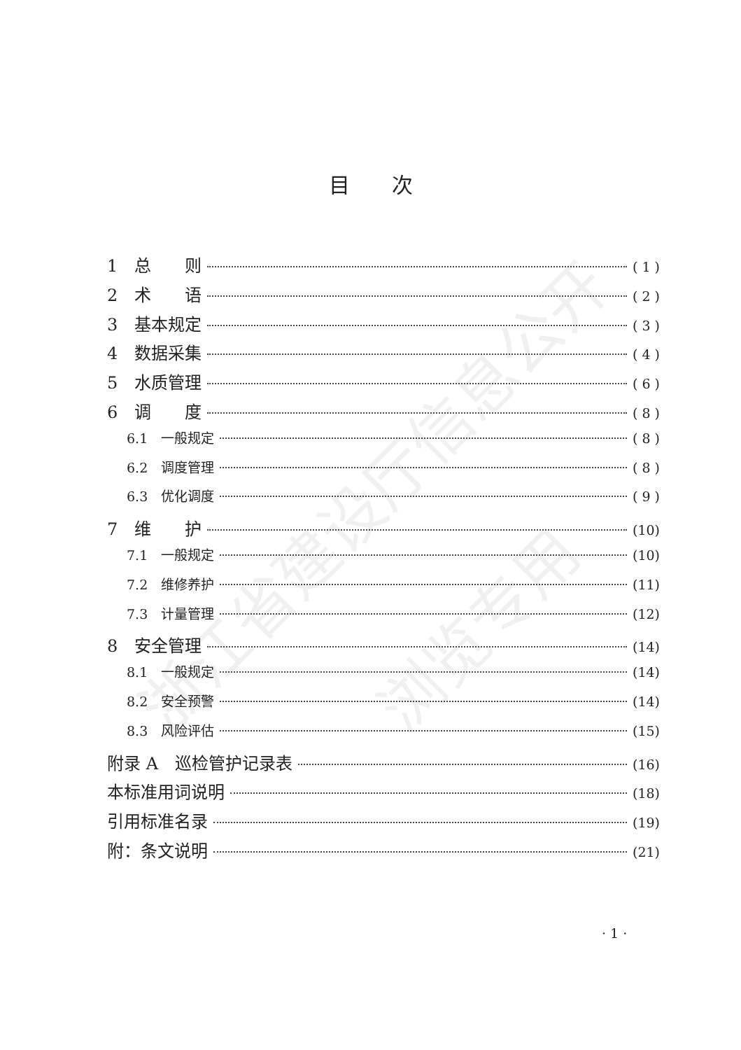浙江省建设厅信息公开
浏览专用
目次
1　总　　则 ( 1 )
2　术　　语 ( 2 )
3　基本规定 ( 3 )
4　数据采集 ( 4 )
5　水质管理 ( 6 )
6　调　　度 ( 8 )
6.1　一般规定 ( 8 )
6.2　调度管理 ( 8 )
6.3　优化调度 ( 9 )
7　维　　护 (10)
7.1　一般规定 (10)
7.2　维修养护 (11)
7.3　计量管理 (12)
8　安全管理 (14)
8.1　一般规定 (14)
8.2　安全预警 (14)
8.3　风险评估 (15)
附录 A　巡检管护记录表 (16)
本标准用词说明 (18)
引用标准名录 (19)
附：条文说明 (21)
· 1 ·